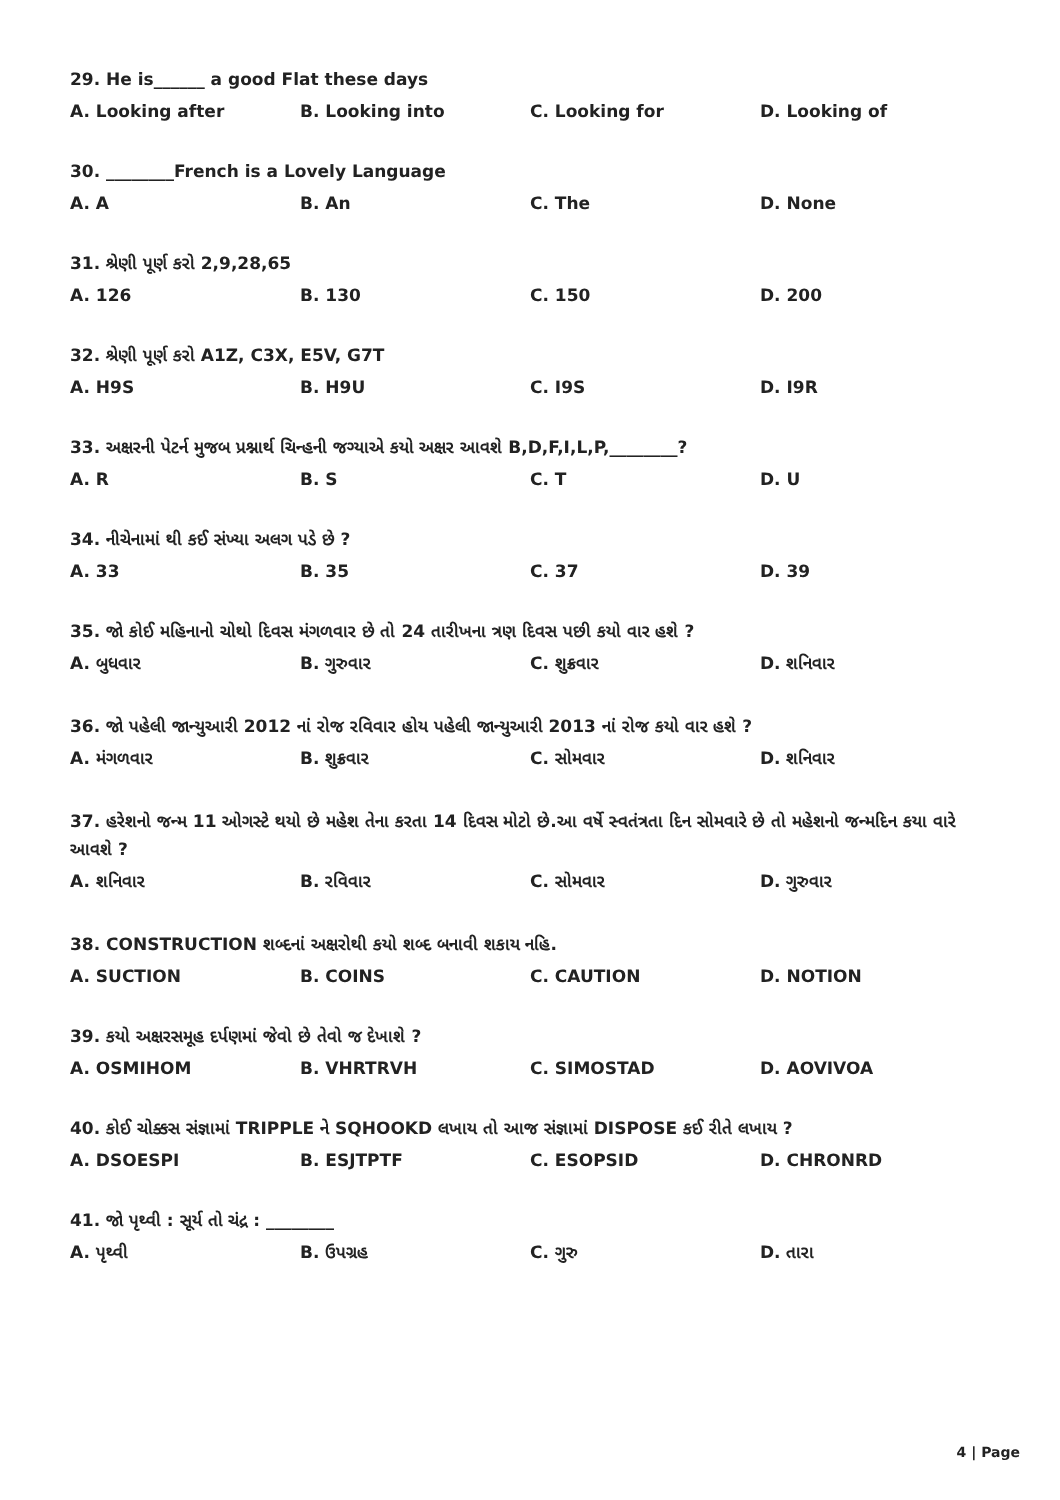29. He is______ a good Flat these days
A. Looking after B. Looking into C. Looking for D. Looking of
30. ________French is a Lovely Language
A. A B. An C. The D. None
31. શ્રેણી પૂર્ણ કરો 2,9,28,65
A. 126 B. 130 C. 150 D. 200
32. શ્રેણી પૂર્ણ કરો A1Z, C3X, E5V, G7T
A. H9S B. H9U C. I9S D. I9R
33. અક્ષરની પેટર્ન મુજબ પ્રશ્નાર્થ ચિન્હની જગ્યાએ કયો અક્ષર આવશે B,D,F,I,L,P,________?
A. R B. S C. T D. U
34. નીચેનામાં થી કઈ સંખ્યા અલગ પડે છે ?
A. 33 B. 35 C. 37 D. 39
35. જો કોઈ મહિનાનો ચોથો દિવસ મંગળવાર છે તો 24 તારીખના ત્રણ દિવસ પછી કયો વાર હશે ?
A. બુધવાર B. ગુરુવાર C. શુક્રવાર D. શનિવાર
36. જો પહેલી જાન્યુઆરી 2012 નાં રોજ રવિવાર હોય પહેલી જાન્યુઆરી 2013 નાં રોજ કયો વાર હશે ?
A. મંગળવાર B. શુક્રવાર C. સોમવાર D. શનિવાર
37. હરેશનો જન્મ 11 ઓગસ્ટે થયો છે મહેશ તેના કરતા 14 દિવસ મોટો છે.આ વર્ષે સ્વતંત્રતા દિન સોમવારે છે તો મહેશનો જન્મદિન કયા વારે આવશે ?
A. શનિવાર B. રવિવાર C. સોમવાર D. ગુરુવાર
38. CONSTRUCTION શબ્દનાં અક્ષરોથી કયો શબ્દ બનાવી શકાય નહિ.
A. SUCTION B. COINS C. CAUTION D. NOTION
39. કયો અક્ષરસમૂહ દર્પણમાં જેવો છે તેવો જ દેખાશે ?
A. OSMIHOM B. VHRTRVH C. SIMOSTAD D. AOVIVOA
40. કોઈ ચોક્કસ સંજ્ઞામાં TRIPPLE ને SQHOOKD લખાય તો આજ સંજ્ઞામાં DISPOSE કઈ રીતે લખાય ?
A. DSOESPI B. ESJTPTF C. ESOPSID D. CHRONRD
41. જો પૃથ્વી : સૂર્ય તો ચંદ્ર : ________
A. પૃથ્વી B. ઉપગ્રહ C. ગુરુ D. તારા
4 | Page